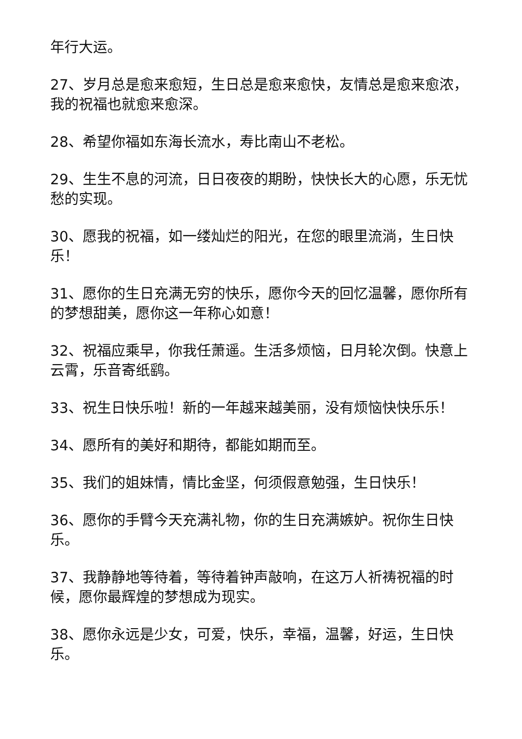年行大运。
27、岁月总是愈来愈短，生日总是愈来愈快，友情总是愈来愈浓，我的祝福也就愈来愈深。
28、希望你福如东海长流水，寿比南山不老松。
29、生生不息的河流，日日夜夜的期盼，快快长大的心愿，乐无忧愁的实现。
30、愿我的祝福，如一缕灿烂的阳光，在您的眼里流淌，生日快乐！
31、愿你的生日充满无穷的快乐，愿你今天的回忆温馨，愿你所有的梦想甜美，愿你这一年称心如意！
32、祝福应乘早，你我任萧遥。生活多烦恼，日月轮次倒。快意上云霄，乐音寄纸鹞。
33、祝生日快乐啦！新的一年越来越美丽，没有烦恼快快乐乐！
34、愿所有的美好和期待，都能如期而至。
35、我们的姐妹情，情比金坚，何须假意勉强，生日快乐！
36、愿你的手臂今天充满礼物，你的生日充满嫉妒。祝你生日快乐。
37、我静静地等待着，等待着钟声敲响，在这万人祈祷祝福的时候，愿你最辉煌的梦想成为现实。
38、愿你永远是少女，可爱，快乐，幸福，温馨，好运，生日快乐。